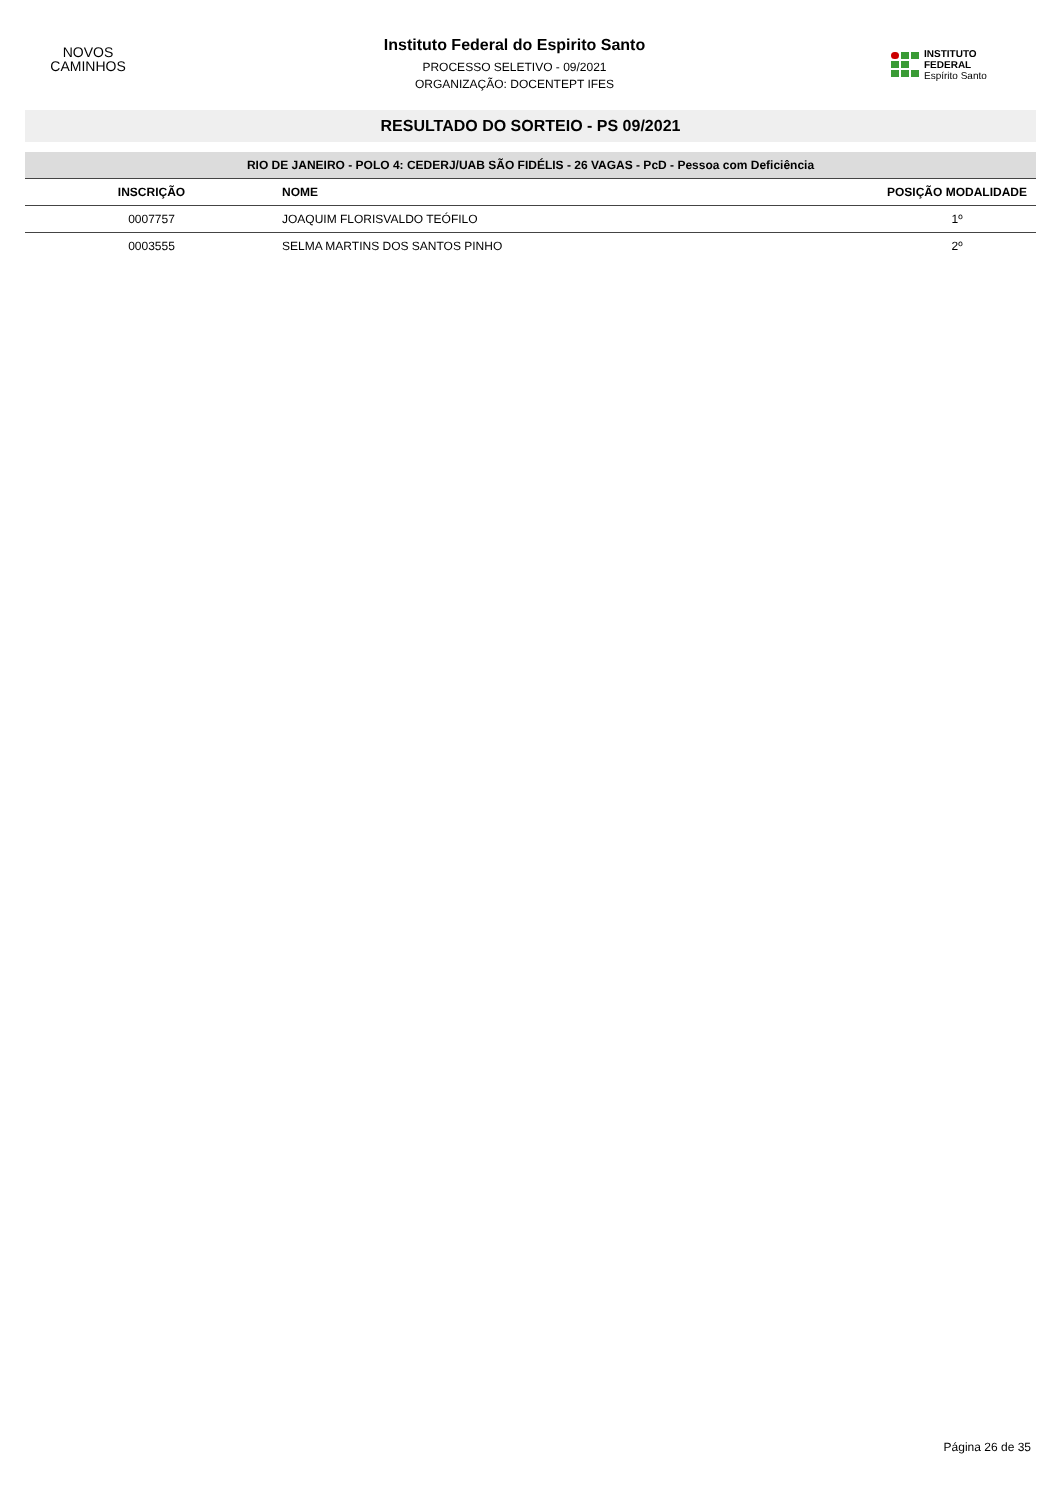NOVOS
CAMINHOS
Instituto Federal do Espirito Santo
PROCESSO SELETIVO - 09/2021
ORGANIZAÇÃO: DOCENTEPT IFES
INSTITUTO FEDERAL
Espírito Santo
RESULTADO DO SORTEIO - PS 09/2021
| RIO DE JANEIRO - POLO 4: CEDERJ/UAB SÃO FIDÉLIS - 26 VAGAS - PcD - Pessoa com Deficiência | | |
| --- | --- | --- |
| INSCRIÇÃO | NOME | POSIÇÃO MODALIDADE |
| 0007757 | JOAQUIM FLORISVALDO TEÓFILO | 1º |
| 0003555 | SELMA MARTINS DOS SANTOS PINHO | 2º |
Página 26 de 35